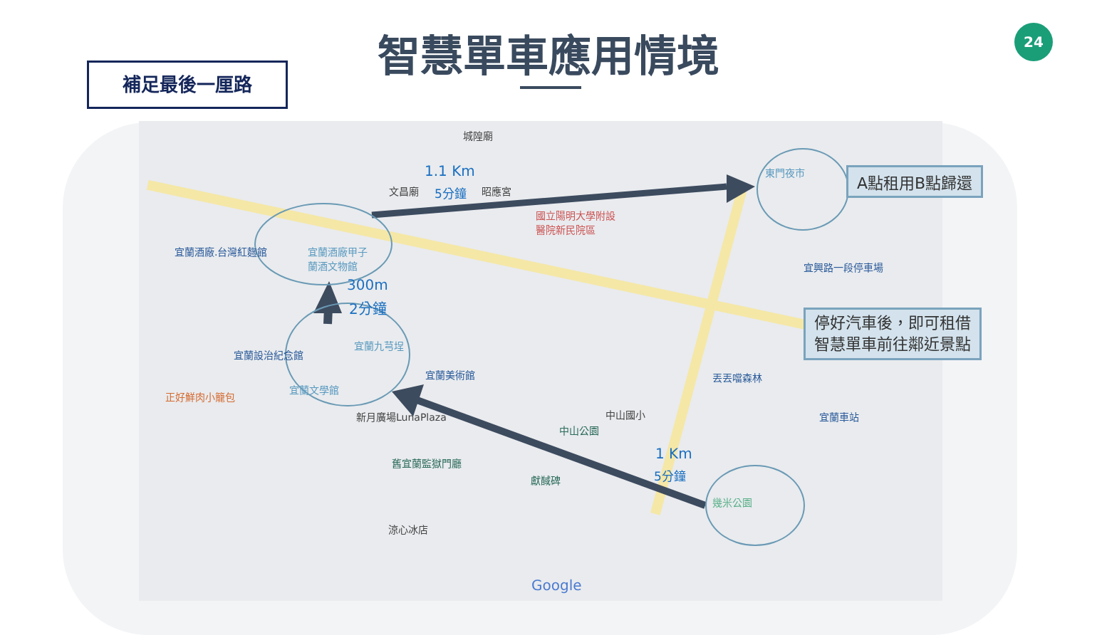智慧單車應用情境 24
補足最後一厘路
文昌廟 昭應宮
城隍廟
國立陽明大學附設
醫院新民院區
宜蘭酒廠.台灣紅麴館
宜蘭酒廠甲子
蘭酒文物館
宜蘭設治紀念館
宜蘭九芎埕
宜蘭文學館
宜蘭美術館
正好鮮肉小籠包
新月廣場LunaPlaza
舊宜蘭監獄門廳
涼心冰店
獻馘碑
中山公園
中山國小
東門夜市
宜興路一段停車場
丟丟噹森林
宜蘭車站
幾米公園
Google
1.1 Km
5分鐘
300m
2分鐘
1 Km
5分鐘
A點租用B點歸還
停好汽車後，即可租借
智慧單車前往鄰近景點